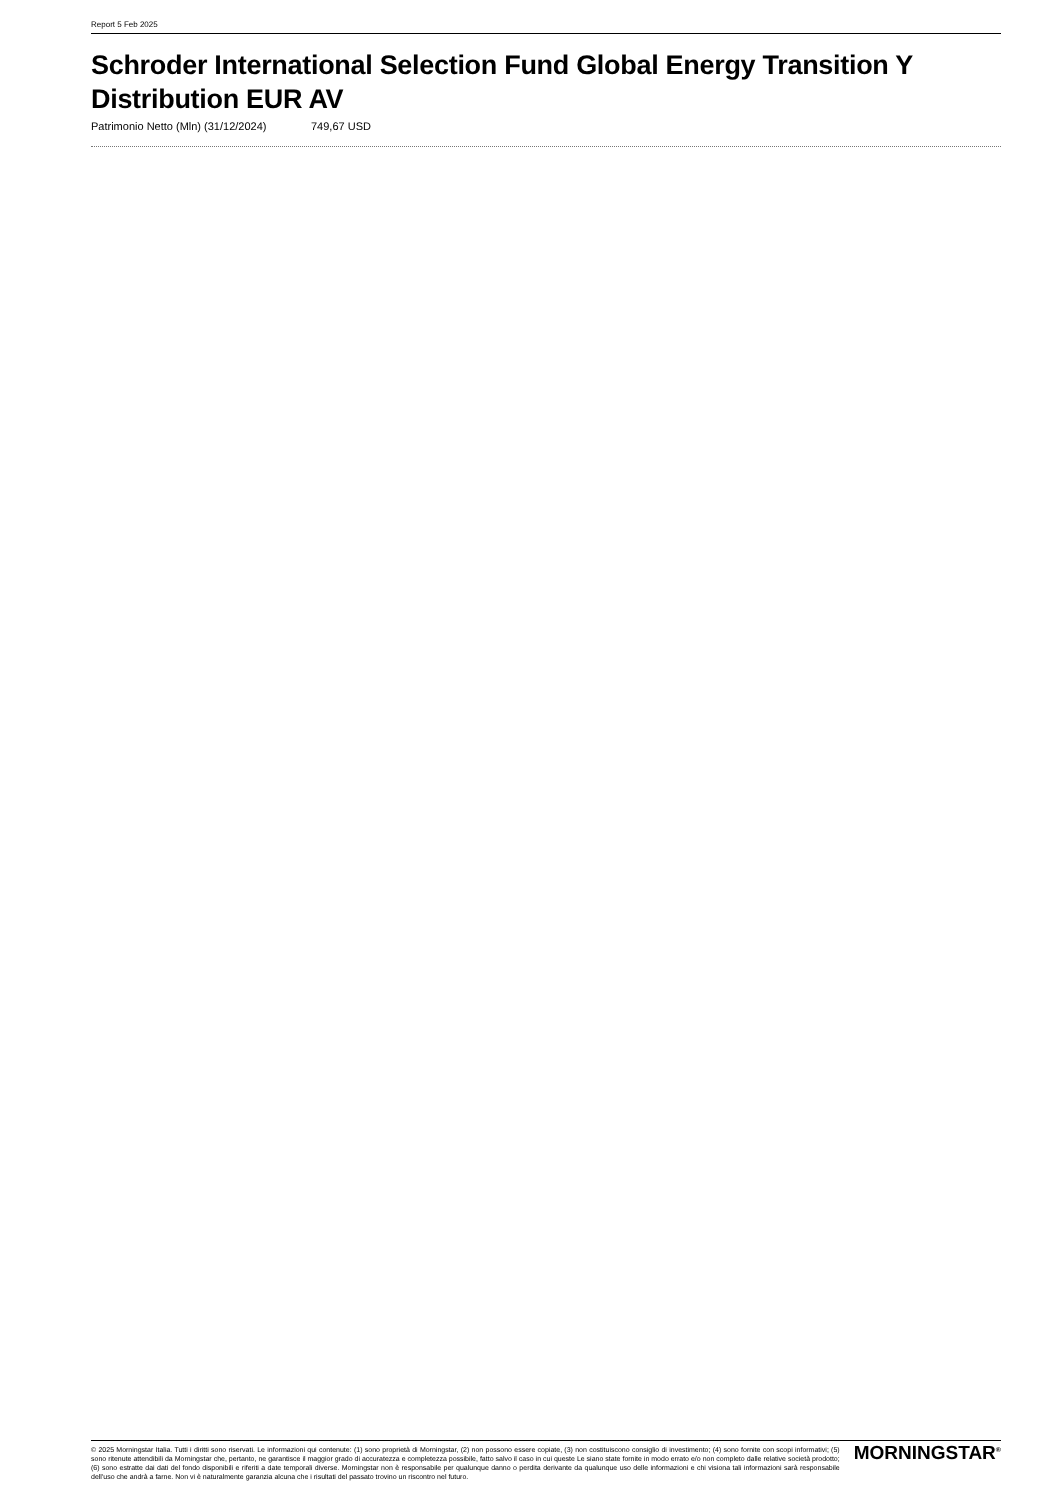Report 5 Feb 2025
Schroder International Selection Fund Global Energy Transition Y Distribution EUR AV
Patrimonio Netto (Mln) (31/12/2024)
749,67 USD
© 2025 Morningstar Italia. Tutti i diritti sono riservati. Le informazioni qui contenute: (1) sono proprietà di Morningstar, (2) non possono essere copiate, (3) non costituiscono consiglio di investimento; (4) sono fornite con scopi informativi; (5) sono ritenute attendibili da Morningstar che, pertanto, ne garantisce il maggior grado di accuratezza e completezza possibile, fatto salvo il caso in cui queste Le siano state fornite in modo errato e/o non completo dalle relative società prodotto; (6) sono estratte dai dati del fondo disponibili e riferiti a date temporali diverse. Morningstar non è responsabile per qualunque danno o perdita derivante da qualunque uso delle informazioni e chi visiona tali informazioni sarà responsabile dell'uso che andrà a farne. Non vi è naturalmente garanzia alcuna che i risultati del passato trovino un riscontro nel futuro.
MORNINGSTAR<sup>®</sup>